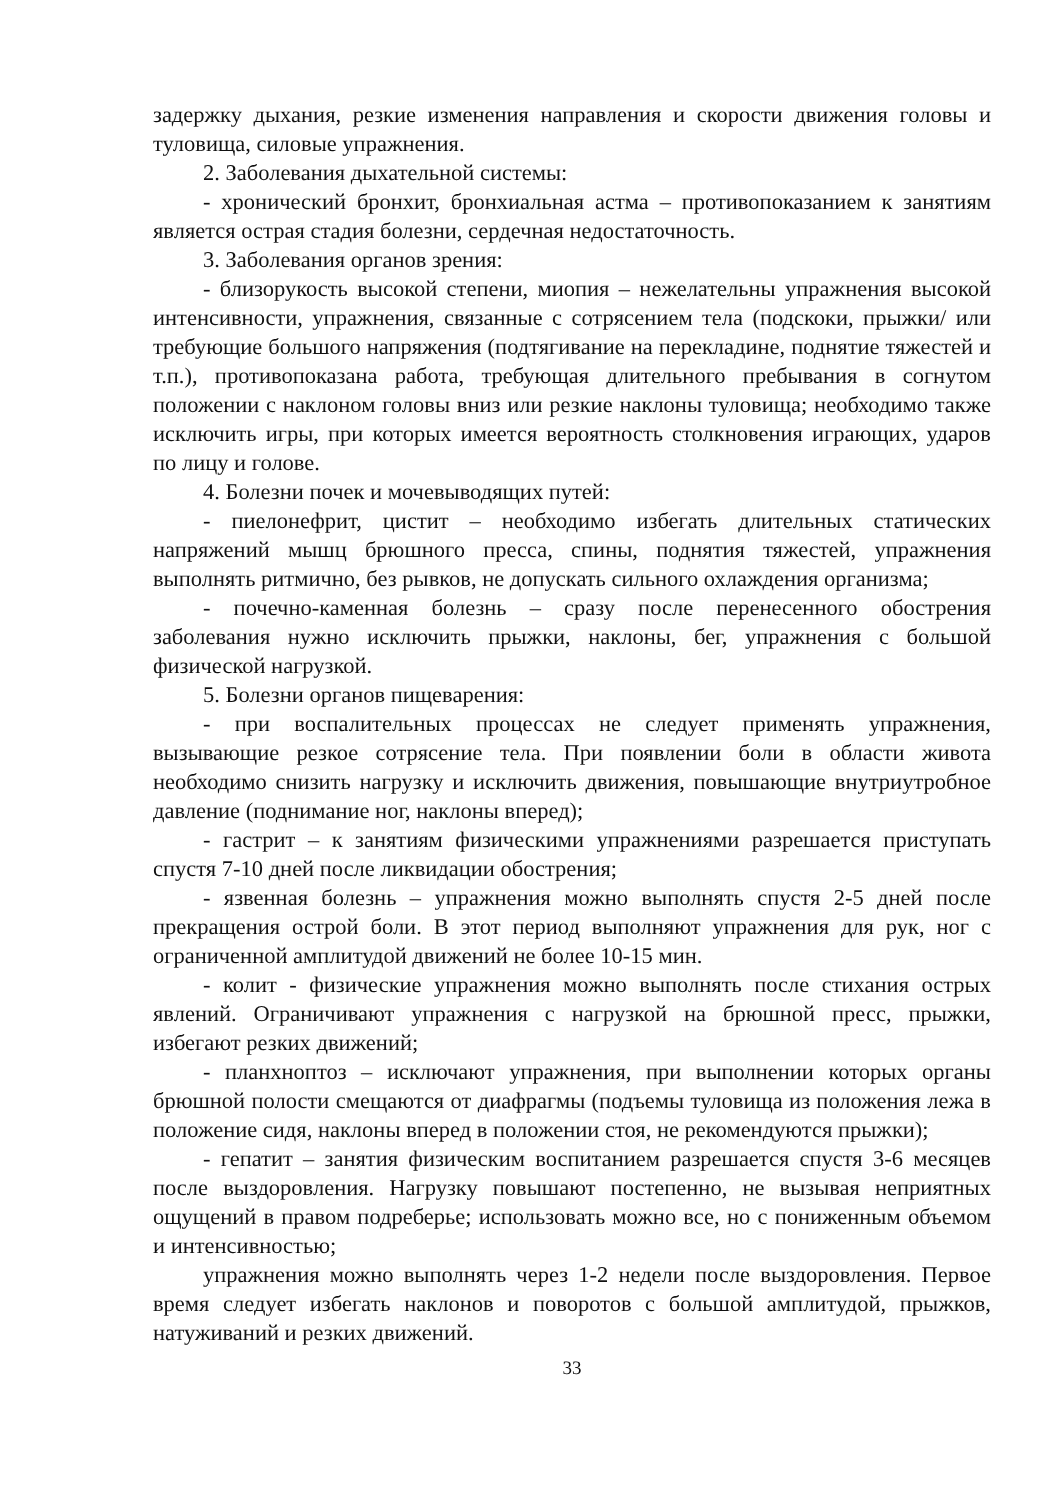задержку дыхания, резкие изменения направления и скорости движения головы и туловища, силовые упражнения.
2. Заболевания дыхательной системы:
- хронический бронхит, бронхиальная астма – противопоказанием к занятиям является острая стадия болезни, сердечная недостаточность.
3. Заболевания органов зрения:
- близорукость высокой степени, миопия – нежелательны упражнения высокой интенсивности, упражнения, связанные с сотрясением тела (подскоки, прыжки/ или требующие большого напряжения (подтягивание на перекладине, поднятие тяжестей и т.п.), противопоказана работа, требующая длительного пребывания в согнутом положении с наклоном головы вниз или резкие наклоны туловища; необходимо также исключить игры, при которых имеется вероятность столкновения играющих, ударов по лицу и голове.
4. Болезни почек и мочевыводящих путей:
- пиелонефрит, цистит – необходимо избегать длительных статических напряжений мышц брюшного пресса, спины, поднятия тяжестей, упражнения выполнять ритмично, без рывков, не допускать сильного охлаждения организма;
- почечно-каменная болезнь – сразу после перенесенного обострения заболевания нужно исключить прыжки, наклоны, бег, упражнения с большой физической нагрузкой.
5. Болезни органов пищеварения:
- при воспалительных процессах не следует применять упражнения, вызывающие резкое сотрясение тела. При появлении боли в области живота необходимо снизить нагрузку и исключить движения, повышающие внутриутробное давление (поднимание ног, наклоны вперед);
- гастрит – к занятиям физическими упражнениями разрешается приступать спустя 7-10 дней после ликвидации обострения;
- язвенная болезнь – упражнения можно выполнять спустя 2-5 дней после прекращения острой боли. В этот период выполняют упражнения для рук, ног с ограниченной амплитудой движений не более 10-15 мин.
- колит - физические упражнения можно выполнять после стихания острых явлений. Ограничивают упражнения с нагрузкой на брюшной пресс, прыжки, избегают резких движений;
- планхноптоз – исключают упражнения, при выполнении которых органы брюшной полости смещаются от диафрагмы (подъемы туловища из положения лежа в положение сидя, наклоны вперед в положении стоя, не рекомендуются прыжки);
- гепатит – занятия физическим воспитанием разрешается спустя 3-6 месяцев после выздоровления. Нагрузку повышают постепенно, не вызывая неприятных ощущений в правом подреберье; использовать можно все, но с пониженным объемом и интенсивностью;
упражнения можно выполнять через 1-2 недели после выздоровления. Первое время следует избегать наклонов и поворотов с большой амплитудой, прыжков, натуживаний и резких движений.
33